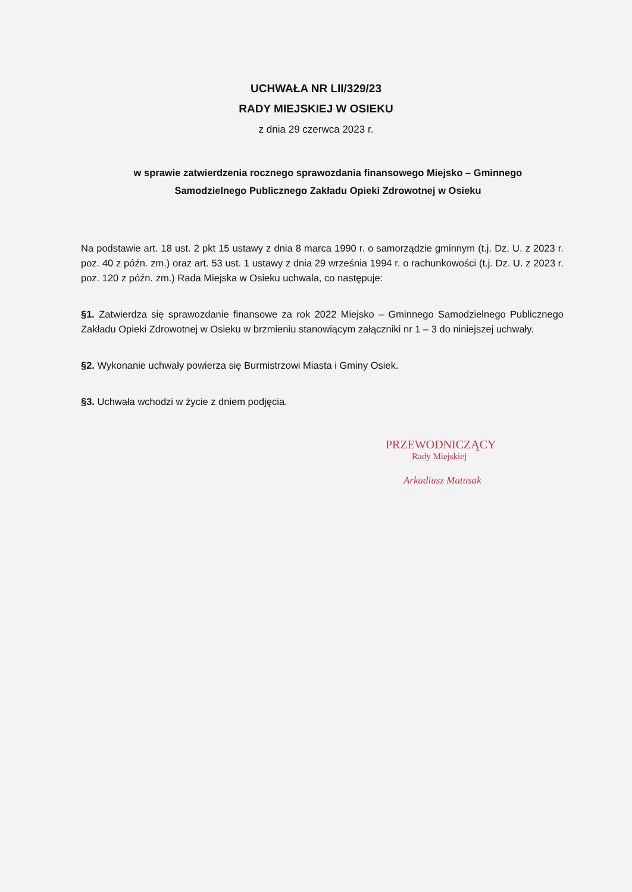UCHWAŁA NR LII/329/23
RADY MIEJSKIEJ W OSIEKU
z dnia 29 czerwca 2023 r.
w sprawie zatwierdzenia rocznego sprawozdania finansowego Miejsko – Gminnego Samodzielnego Publicznego Zakładu Opieki Zdrowotnej w Osieku
Na podstawie art. 18 ust. 2 pkt 15 ustawy z dnia 8 marca 1990 r. o samorządzie gminnym (t.j. Dz. U. z 2023 r. poz. 40 z późn. zm.) oraz art. 53 ust. 1 ustawy z dnia 29 września 1994 r. o rachunkowości (t.j. Dz. U. z 2023 r. poz. 120 z późn. zm.) Rada Miejska w Osieku uchwala, co następuje:
§1. Zatwierdza się sprawozdanie finansowe za rok 2022 Miejsko – Gminnego Samodzielnego Publicznego Zakładu Opieki Zdrowotnej w Osieku w brzmieniu stanowiącym załączniki nr 1 – 3 do niniejszej uchwały.
§2. Wykonanie uchwały powierza się Burmistrzowi Miasta i Gminy Osiek.
§3. Uchwała wchodzi w życie z dniem podjęcia.
PRZEWODNICZĄCY
Rady Miejskiej
Arkadiusz Matusak